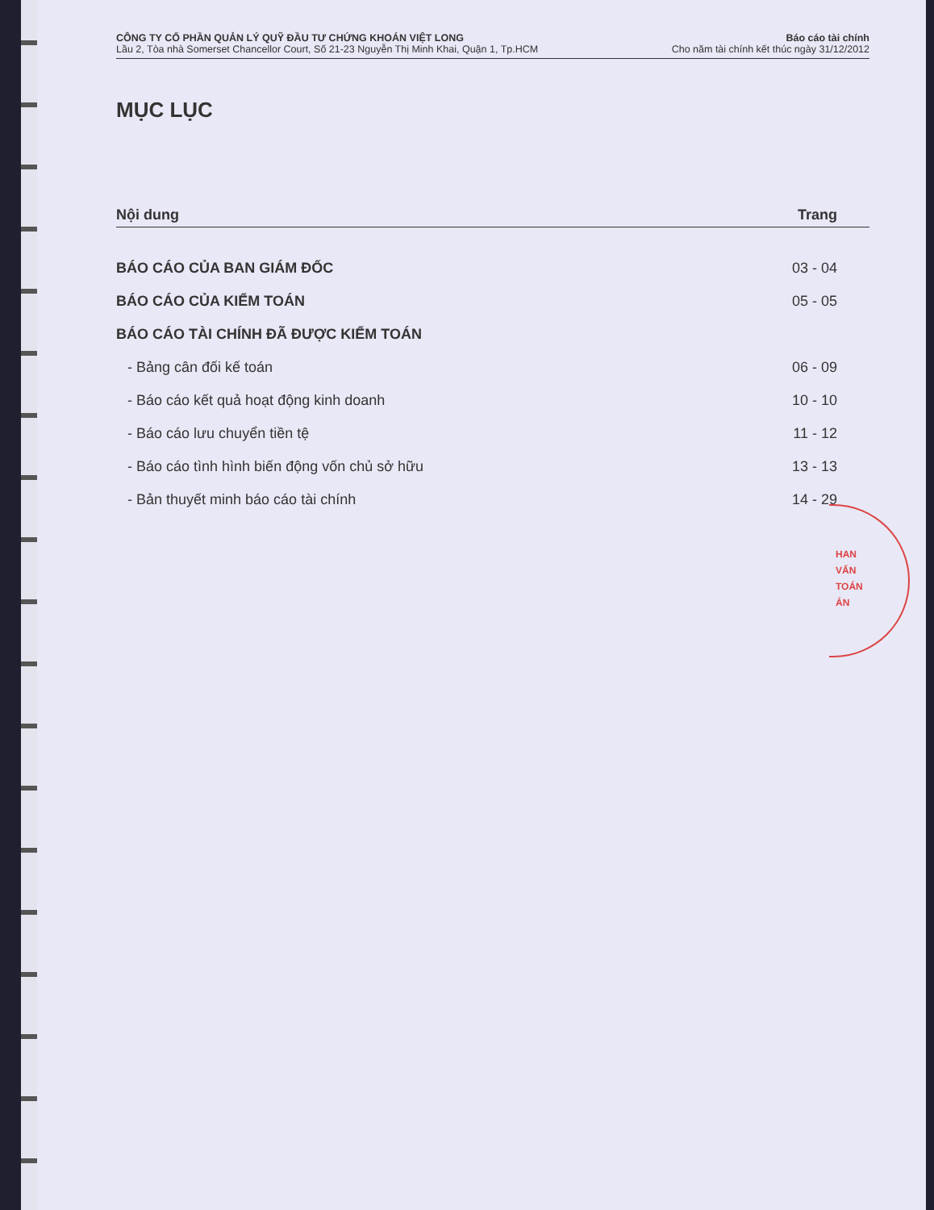CÔNG TY CỔ PHẦN QUẢN LÝ QUỸ ĐẦU TƯ CHỨNG KHOÁN VIỆT LONG
Lầu 2, Tòa nhà Somerset Chancellor Court, Số 21-23 Nguyễn Thị Minh Khai, Quận 1, Tp.HCM
Báo cáo tài chính
Cho năm tài chính kết thúc ngày 31/12/2012
MỤC LỤC
| Nội dung | Trang |
| --- | --- |
| BÁO CÁO CỦA BAN GIÁM ĐỐC | 03 - 04 |
| BÁO CÁO CỦA KIỂM TOÁN | 05 - 05 |
| BÁO CÁO TÀI CHÍNH ĐÃ ĐƯỢC KIỂM TOÁN | |
| - Bảng cân đối kế toán | 06 - 09 |
| - Báo cáo kết quả hoạt động kinh doanh | 10 - 10 |
| - Báo cáo lưu chuyển tiền tệ | 11 - 12 |
| - Báo cáo tình hình biến động vốn chủ sở hữu | 13 - 13 |
| - Bản thuyết minh báo cáo tài chính | 14 - 29 |
HAN
VẤN
TOÁN
ÁN